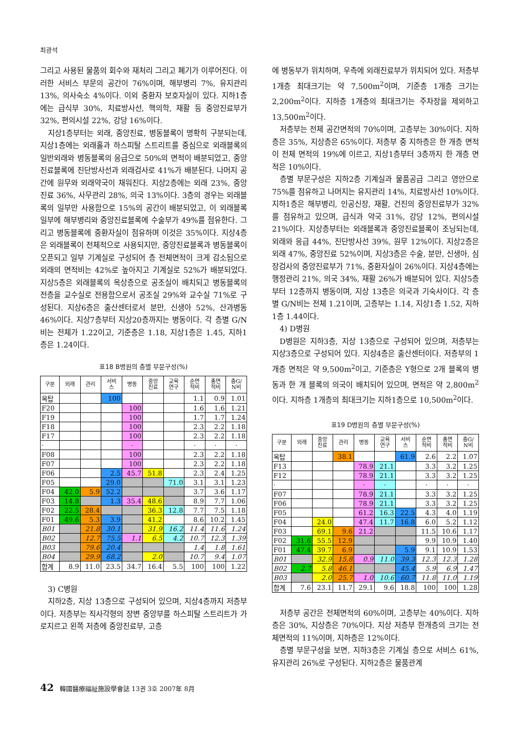최광석
그리고 사용된 물품의 회수와 재처리 그리고 폐기가 이루어진다. 이러한 서비스 부문의 공간이 76%이며, 해부병리 7%, 유지관리 13%, 의사숙소 4%이다. 이외 중환자 보호자실이 있다. 지하1층에는 급식부 30%, 치료방사선, 핵의학, 재활 등 중앙진료부가 32%, 편의시설 22%, 강당 16%이다.
지상1층부터는 외래, 중앙진료, 병동블록이 명확히 구분되는데, 지상1층에는 외래홀과 하스피탈 스트리트를 중심으로 외래블록의 일반외래와 병동블록의 응급으로 50%의 면적이 배분되었고, 중앙진료블록에 진단방사선과 외래검사로 41%가 배분된다. 나머지 공간에 원무와 외래약국이 채워진다. 지상2층에는 외래 23%, 중앙진료 36%, 사무관리 28%, 의국 13%이다. 3층의 경우는 외래블록의 일부만 사용함으로 15%의 공간이 배분되었고, 이 외래블록 일부에 해부병리와 중앙진료블록에 수술부가 49%를 점유한다. 그리고 병동블록에 중환자실이 점유하며 이것은 35%이다. 지상4층은 외래블록이 전체적으로 사용되지만, 중앙진료블록과 병동블록이 오픈되고 일부 기계실로 구성되어 층 전체면적이 크게 감소됨으로 외래의 면적비는 42%로 높아지고 기계실로 52%가 배분되었다. 지상5층은 외래블록의 옥상층으로 공조실이 배치되고 병동블록의 전층을 교수실로 전용함으로서 공조실 29%와 교수실 71%로 구성된다. 지상6층은 출산센터로서 분만, 신생아 52%, 산과병동 46%이다. 지상7층부터 지상20층까지는 병동이다. 각 층별 G/N비는 전체가 1.22이고, 기준층은 1.18, 지상1층은 1.45, 지하1층은 1.24이다.
표18 B병원의 층별 부문구성(%)
| 구분 | 외래 | 관리 | 서비 스 | 병동 | 중앙 진료 | 교육 연구 | 순면 적비 | 총면 적비 | 층G/ N비 |
| --- | --- | --- | --- | --- | --- | --- | --- | --- | --- |
| 옥탑 | | | 100 | | | | 1.1 | 0.9 | 1.01 |
| F20 | | | | 100 | | | 1.6 | 1.6 | 1.21 |
| F19 | | | | 100 | | | 1.7 | 1.7 | 1.24 |
| F18 | | | | 100 | | | 2.3 | 2.2 | 1.18 |
| F17 | | | | 100 | | | 2.3 | 2.2 | 1.18 |
| · | | | | · | | | · | · | · |
| F08 | | | | 100 | | | 2.3 | 2.2 | 1.18 |
| F07 | | | | 100 | | | 2.3 | 2.2 | 1.18 |
| F06 | | | 2.5 | 45.7 | 51.8 | | 2.3 | 2.4 | 1.25 |
| F05 | | | 29.0 | | | 71.0 | 3.1 | 3.1 | 1.23 |
| F04 | 42.0 | 5.9 | 52.2 | | | | 3.7 | 3.6 | 1.17 |
| F03 | 14.8 | | 1.3 | 35.4 | 48.6 | | 8.9 | 7.7 | 1.06 |
| F02 | 22.5 | 28.4 | | | 36.3 | 12.8 | 7.7 | 7.5 | 1.18 |
| F01 | 49.6 | 5.3 | 3.9 | | 41.2 | | 8.6 | 10.2 | 1.45 |
| B01 | | 21.8 | 30.1 | | 31.9 | 16.2 | 11.4 | 11.6 | 1.24 |
| B02 | | 12.7 | 75.5 | 1.1 | 6.5 | 4.2 | 10.7 | 12.3 | 1.39 |
| B03 | | 79.6 | 20.4 | | | | 1.4 | 1.8 | 1.61 |
| B04 | | 29.9 | 68.2 | | 2.0 | | 10.7 | 9.4 | 1.07 |
| 합계 | 8.9 | 11.0 | 23.5 | 34.7 | 16.4 | 5.5 | 100 | 100 | 1.22 |
3) C병원
지하2층, 지상 13층으로 구성되어 있으며, 지상4층까지 저층부이다. 저층부는 직사각형의 장변 중앙부를 하스피탈 스트리트가 가로지르고 왼쪽 저층에 중앙진료부, 고층
에 병동부가 위치하며, 우측에 외래진료부가 위치되어 있다. 저층부 1개층 최대크기는 약 7,500m<sup>2</sup>이며, 기준층 1개층 크기는 2,200m<sup>2</sup>이다. 지하층 1개층의 최대크기는 주차장을 제외하고 13,500m<sup>2</sup>이다.
저층부는 전체 공간면적의 70%이며, 고층부는 30%이다. 지하층은 35%, 지상층은 65%이다. 저층부 중 지하층은 한 개층 면적이 전체 면적의 19%에 이르고, 지상1층부터 3층까지 한 개층 면적은 10%이다.
층별 부문구성은 지하2층 기계실과 물품공급 그리고 영안으로 75%를 점유하고 나머지는 유지관리 14%, 치료방사선 10%이다. 지하1층은 해부병리, 인공신장, 재활, 건진의 중앙진료부가 32%를 점유하고 있으며, 급식과 약국 31%, 강당 12%, 편의시설 21%이다. 지상층부터는 외래블록과 중앙진료블록이 조닝되는데, 외래와 응급 44%, 진단방사선 39%, 원무 12%이다. 지상2층은 외래 47%, 중앙진료 52%이며, 지상3층은 수술, 분만, 신생아, 심장검사의 중앙진료부가 71%, 중환자실이 26%이다. 지상4층에는 행정관리 21%, 의국 34%, 재활 26%가 배분되어 있다. 지상5층부터 12층까지 병동이며, 지상 13층은 의국과 기숙사이다. 각 층별 G/N비는 전체 1.21이며, 고층부는 1.14, 지상1층 1.52, 지하1층 1.44이다.
4) D병원
D병원은 지하3층, 지상 13층으로 구성되어 있으며, 저층부는 지상3층으로 구성되어 있다. 지상4층은 출산센터이다. 저층부의 1개층 면적은 약 9,500m<sup>2</sup>이고, 기준층은 Y형으로 2개 블록의 병동과 한 개 블록의 의국이 배치되어 있으며, 면적은 약 2,800m<sup>2</sup>이다. 지하층 1개층의 최대크기는 지하1층으로 10,500m<sup>2</sup>이다.
표19 D병원의 층별 부문구성(%)
| 구분 | 외래 | 중앙 진료 | 관리 | 병동 | 교육 연구 | 서비 스 | 순면 적비 | 총면 적비 | 층G/ N비 |
| --- | --- | --- | --- | --- | --- | --- | --- | --- | --- |
| 옥탑 | | | 38.1 | | | 61.9 | 2.6 | 2.2 | 1.07 |
| F13 | | | | 78.9 | 21.1 | | 3.3 | 3.2 | 1.25 |
| F12 | | | | 78.9 | 21.1 | | 3.3 | 3.2 | 1.25 |
| · | | | | · | · | | · | · | · |
| F07 | | | | 78.9 | 21.1 | | 3.3 | 3.2 | 1.25 |
| F06 | | | | 78.9 | 21.1 | | 3.3 | 3.2 | 1.25 |
| F05 | | | | 61.2 | 16.3 | 22.5 | 4.3 | 4.0 | 1.19 |
| F04 | | 24.0 | | 47.4 | 11.7 | 16.8 | 6.0 | 5.2 | 1.12 |
| F03 | | 69.1 | 9.6 | 21.2 | | | 11.5 | 10.6 | 1.17 |
| F02 | 31.6 | 55.5 | 12.9 | | | | 9.9 | 10.9 | 1.40 |
| F01 | 47.4 | 39.7 | 6.9 | | | 5.9 | 9.1 | 10.9 | 1.53 |
| B01 | | 32.9 | 15.8 | 0.9 | 11.0 | 39.3 | 12.3 | 12.3 | 1.28 |
| B02 | 2.7 | 5.8 | 46.1 | | | 45.4 | 5.9 | 6.9 | 1.47 |
| B03 | | 2.0 | 25.7 | 1.0 | 10.6 | 60.7 | 11.8 | 11.0 | 1.19 |
| 합계 | 7.6 | 23.1 | 11.7 | 29.1 | 9.6 | 18.8 | 100 | 100 | 1.28 |
저층부 공간은 전체면적의 60%이며, 고층부는 40%이다. 지하층은 30%, 지상층은 70%이다. 지상 저층부 한개층의 크기는 전체면적의 11%이며, 지하층은 12%이다.
층별 부문구성을 보면, 지하3층은 기계실 층으로 서비스 61%, 유지관리 26%로 구성된다. 지하2층은 물품관계
42 韓國醫療福祉施設學會誌 13권 3호 2007年 8月